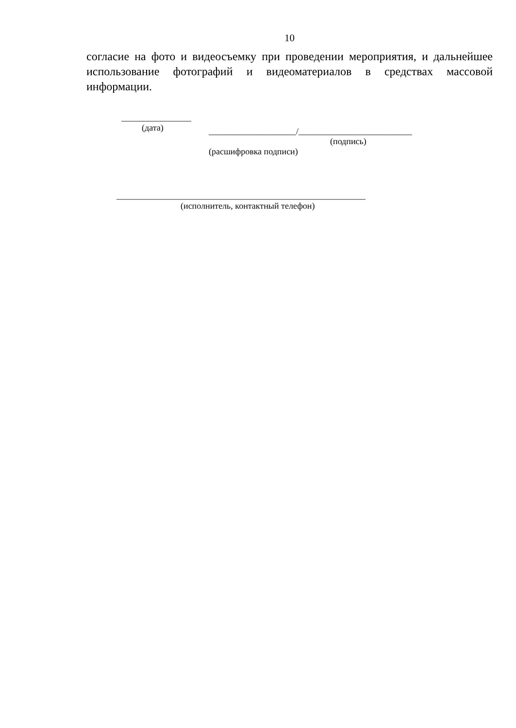10
согласие на фото и видеосъемку при проведении мероприятия, и дальнейшее использование фотографий и видеоматериалов в средствах массовой информации.
________________
(дата)
____________________/__________________________
(подпись)
(расшифровка подписи)
_________________________________________________________
(исполнитель, контактный телефон)